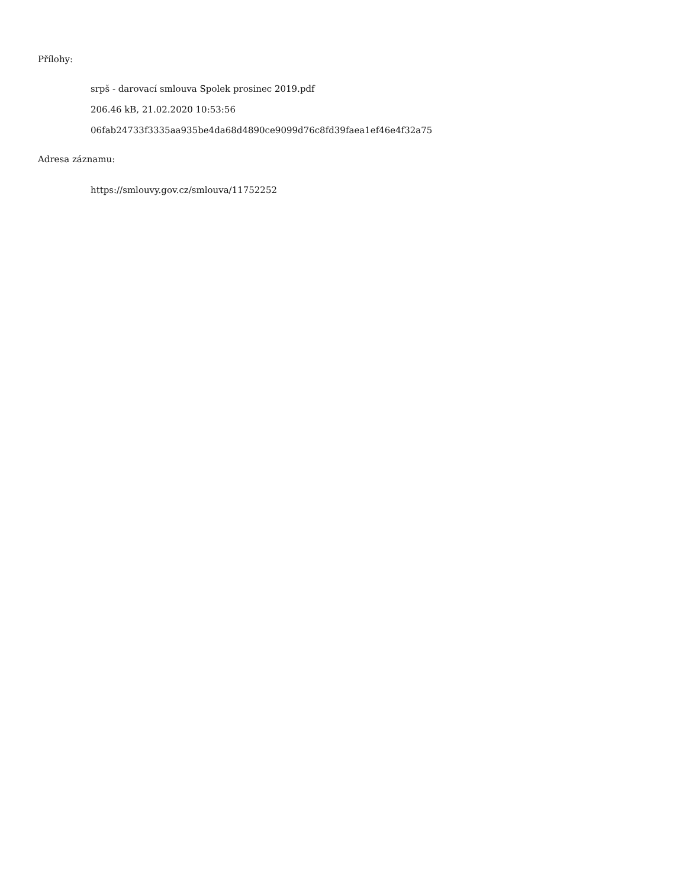Přílohy:
srpš - darovací smlouva Spolek prosinec 2019.pdf
206.46 kB, 21.02.2020 10:53:56
06fab24733f3335aa935be4da68d4890ce9099d76c8fd39faea1ef46e4f32a75
Adresa záznamu:
https://smlouvy.gov.cz/smlouva/11752252